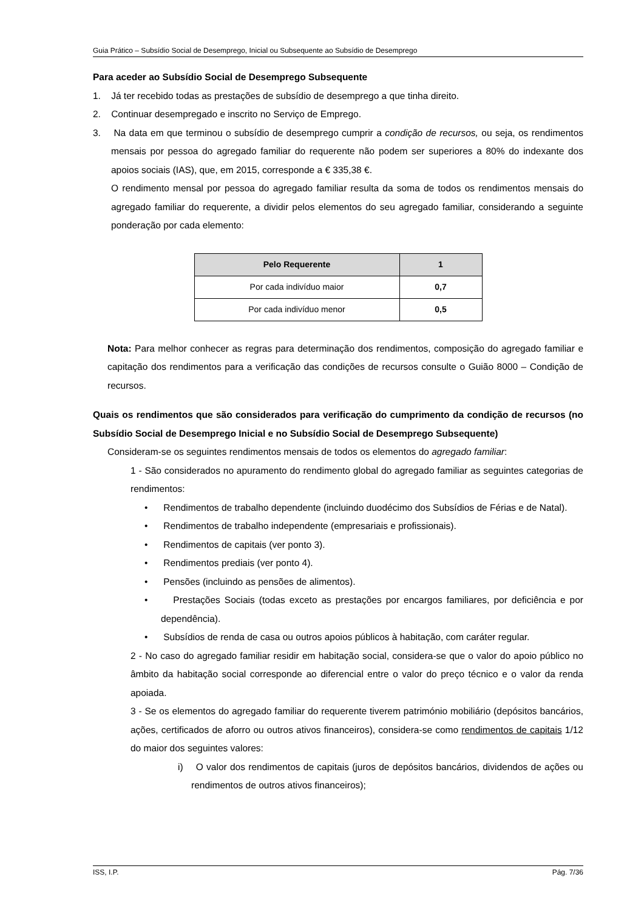Guia Prático – Subsídio Social de Desemprego, Inicial ou Subsequente ao Subsídio de Desemprego
Para aceder ao Subsídio Social de Desemprego Subsequente
1. Já ter recebido todas as prestações de subsídio de desemprego a que tinha direito.
2. Continuar desempregado e inscrito no Serviço de Emprego.
3. Na data em que terminou o subsídio de desemprego cumprir a condição de recursos, ou seja, os rendimentos mensais por pessoa do agregado familiar do requerente não podem ser superiores a 80% do indexante dos apoios sociais (IAS), que, em 2015, corresponde a € 335,38 €.
O rendimento mensal por pessoa do agregado familiar resulta da soma de todos os rendimentos mensais do agregado familiar do requerente, a dividir pelos elementos do seu agregado familiar, considerando a seguinte ponderação por cada elemento:
| Pelo Requerente | 1 |
| --- | --- |
| Por cada indivíduo maior | 0,7 |
| Por cada indivíduo menor | 0,5 |
Nota: Para melhor conhecer as regras para determinação dos rendimentos, composição do agregado familiar e capitação dos rendimentos para a verificação das condições de recursos consulte o Guião 8000 – Condição de recursos.
Quais os rendimentos que são considerados para verificação do cumprimento da condição de recursos (no Subsídio Social de Desemprego Inicial e no Subsídio Social de Desemprego Subsequente)
Consideram-se os seguintes rendimentos mensais de todos os elementos do agregado familiar:
1 - São considerados no apuramento do rendimento global do agregado familiar as seguintes categorias de rendimentos:
• Rendimentos de trabalho dependente (incluindo duodécimo dos Subsídios de Férias e de Natal).
• Rendimentos de trabalho independente (empresariais e profissionais).
• Rendimentos de capitais (ver ponto 3).
• Rendimentos prediais (ver ponto 4).
• Pensões (incluindo as pensões de alimentos).
• Prestações Sociais (todas exceto as prestações por encargos familiares, por deficiência e por dependência).
• Subsídios de renda de casa ou outros apoios públicos à habitação, com caráter regular.
2 - No caso do agregado familiar residir em habitação social, considera-se que o valor do apoio público no âmbito da habitação social corresponde ao diferencial entre o valor do preço técnico e o valor da renda apoiada.
3 - Se os elementos do agregado familiar do requerente tiverem património mobiliário (depósitos bancários, ações, certificados de aforro ou outros ativos financeiros), considera-se como rendimentos de capitais 1/12 do maior dos seguintes valores:
i) O valor dos rendimentos de capitais (juros de depósitos bancários, dividendos de ações ou rendimentos de outros ativos financeiros);
ISS, I.P. Pág. 7/36